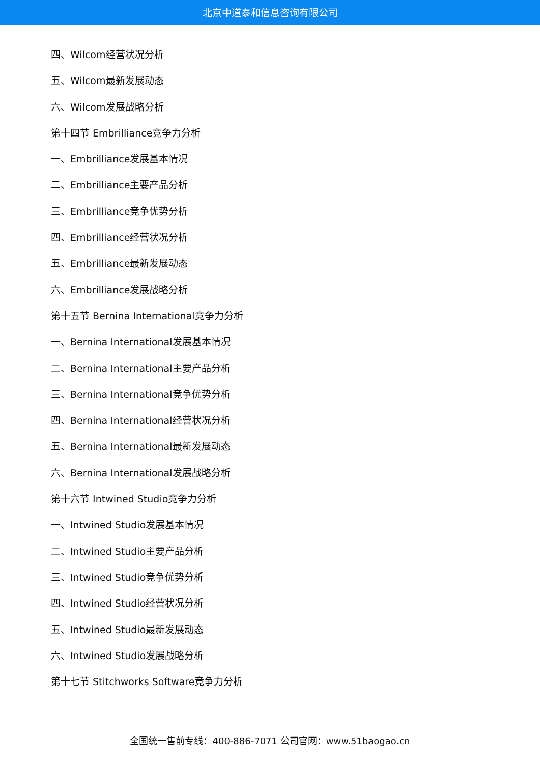北京中道泰和信息咨询有限公司
四、Wilcom经营状况分析
五、Wilcom最新发展动态
六、Wilcom发展战略分析
第十四节 Embrilliance竞争力分析
一、Embrilliance发展基本情况
二、Embrilliance主要产品分析
三、Embrilliance竞争优势分析
四、Embrilliance经营状况分析
五、Embrilliance最新发展动态
六、Embrilliance发展战略分析
第十五节 Bernina International竞争力分析
一、Bernina International发展基本情况
二、Bernina International主要产品分析
三、Bernina International竞争优势分析
四、Bernina International经营状况分析
五、Bernina International最新发展动态
六、Bernina International发展战略分析
第十六节 Intwined Studio竞争力分析
一、Intwined Studio发展基本情况
二、Intwined Studio主要产品分析
三、Intwined Studio竞争优势分析
四、Intwined Studio经营状况分析
五、Intwined Studio最新发展动态
六、Intwined Studio发展战略分析
第十七节 Stitchworks Software竞争力分析
全国统一售前专线：400-886-7071 公司官网：www.51baogao.cn